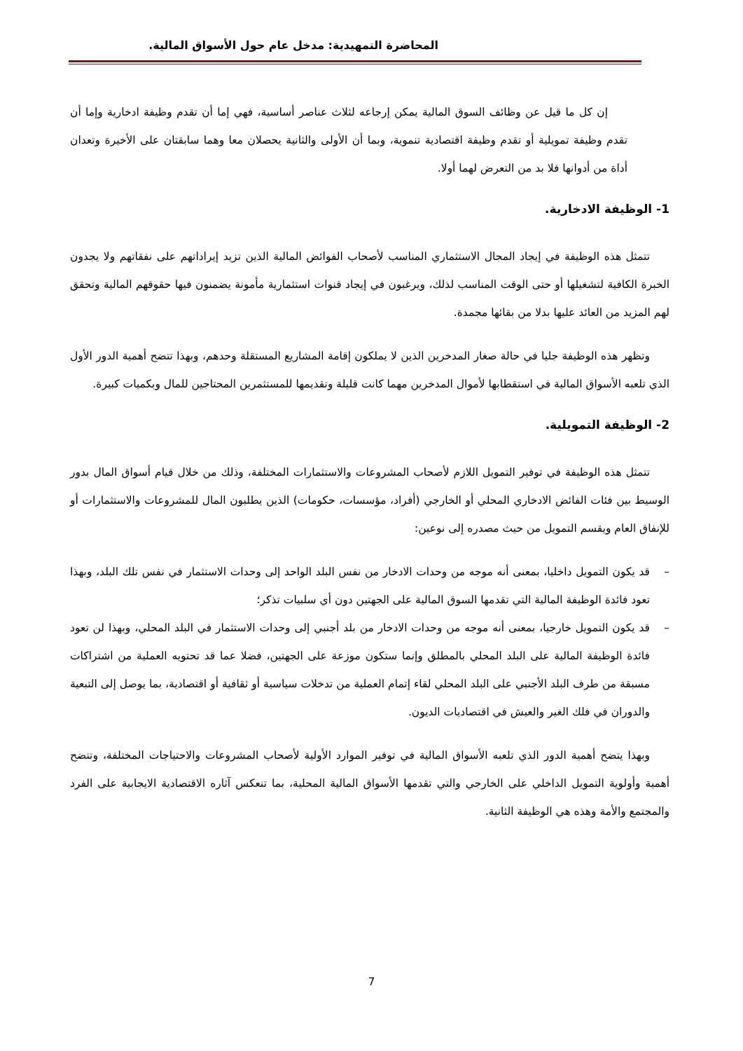المحاضرة التمهيدية: مدخل عام حول الأسواق المالية.
إن كل ما قيل عن وظائف السوق المالية يمكن إرجاعه لثلاث عناصر أساسية، فهي إما أن تقدم وظيفة ادخارية وإما أن تقدم وظيفة تمويلية أو تقدم وظيفة اقتصادية تنموية، وبما أن الأولى والثانية يحصلان معا وهما سابقتان على الأخيرة وتعدان أداة من أدوانها فلا بد من التعرض لهما أولا.
1- الوظيفة الادخارية.
تتمثل هذه الوظيفة في إيجاد المجال الاستثماري المناسب لأصحاب الفوائض المالية الذين تزيد إيراداتهم على نفقاتهم ولا يجدون الخبرة الكافية لتشغيلها أو حتى الوقت المناسب لذلك، ويرغبون في إيجاد قنوات استثمارية مأمونة يضمنون فيها حقوقهم المالية وتحقق لهم المزيد من العائد عليها بدلا من بقائها مجمدة.
وتظهر هذه الوظيفة جليا في حالة صغار المدخرين الذين لا يملكون إقامة المشاريع المستقلة وحدهم، وبهذا تتضح أهمية الدور الأول الذي تلعبه الأسواق المالية في استقطابها لأموال المدخرين مهما كانت قليلة وتقديمها للمستثمرين المحتاجين للمال وبكميات كبيرة.
2- الوظيفة التمويلية.
تتمثل هذه الوظيفة في توفير التمويل اللازم لأصحاب المشروعات والاستثمارات المختلفة، وذلك من خلال قيام أسواق المال بدور الوسيط بين فئات الفائض الادخاري المحلي أو الخارجي (أفراد، مؤسسات، حكومات) الذين يطلبون المال للمشروعات والاستثمارات أو للإنفاق العام ويقسم التمويل من حيث مصدره إلى نوعين:
– قد يكون التمويل داخليا، بمعنى أنه موجه من وحدات الادخار من نفس البلد الواحد إلى وحدات الاستثمار في نفس تلك البلد، وبهذا تعود فائدة الوظيفة المالية التي تقدمها السوق المالية على الجهتين دون أي سلبيات تذكر؛
– قد يكون التمويل خارجيا، بمعنى أنه موجه من وحدات الادخار من بلد أجنبي إلى وحدات الاستثمار في البلد المحلي، وبهذا لن تعود فائدة الوظيفة المالية على البلد المحلي بالمطلق وإنما ستكون موزعة على الجهتين، فضلا عما قد تحتويه العملية من اشتراكات مسبقة من طرف البلد الأجنبي على البلد المحلي لقاء إتمام العملية من تدخلات سياسية أو ثقافية أو اقتصادية، بما يوصل إلى التبعية والدوران في فلك الغير والعيش في اقتصاديات الديون.
وبهذا يتضح أهمية الدور الذي تلعبه الأسواق المالية في توفير الموارد الأولية لأصحاب المشروعات والاحتياجات المختلفة، وتتضح أهمية وأولوية التمويل الداخلي على الخارجي والتي تقدمها الأسواق المالية المحلية، بما تنعكس آثاره الاقتصادية الايجابية على الفرد والمجتمع والأمة وهذه هي الوظيفة الثانية.
7